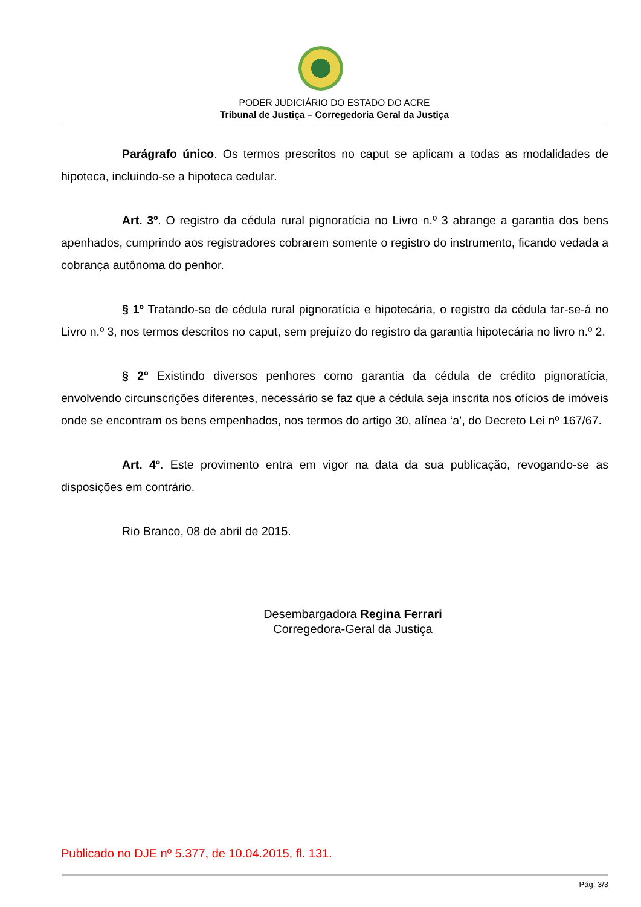PODER JUDICIÁRIO DO ESTADO DO ACRE
Tribunal de Justiça – Corregedoria Geral da Justiça
Parágrafo único. Os termos prescritos no caput se aplicam a todas as modalidades de hipoteca, incluindo-se a hipoteca cedular.
Art. 3º. O registro da cédula rural pignoratícia no Livro n.º 3 abrange a garantia dos bens apenhados, cumprindo aos registradores cobrarem somente o registro do instrumento, ficando vedada a cobrança autônoma do penhor.
§ 1º Tratando-se de cédula rural pignoratícia e hipotecária, o registro da cédula far-se-á no Livro n.º 3, nos termos descritos no caput, sem prejuízo do registro da garantia hipotecária no livro n.º 2.
§ 2º Existindo diversos penhores como garantia da cédula de crédito pignoratícia, envolvendo circunscrições diferentes, necessário se faz que a cédula seja inscrita nos ofícios de imóveis onde se encontram os bens empenhados, nos termos do artigo 30, alínea ‘a’, do Decreto Lei nº 167/67.
Art. 4º. Este provimento entra em vigor na data da sua publicação, revogando-se as disposições em contrário.
Rio Branco, 08 de abril de 2015.
Desembargadora Regina Ferrari
Corregedora-Geral da Justiça
Publicado no DJE nº 5.377, de 10.04.2015, fl. 131.
Pág: 3/3